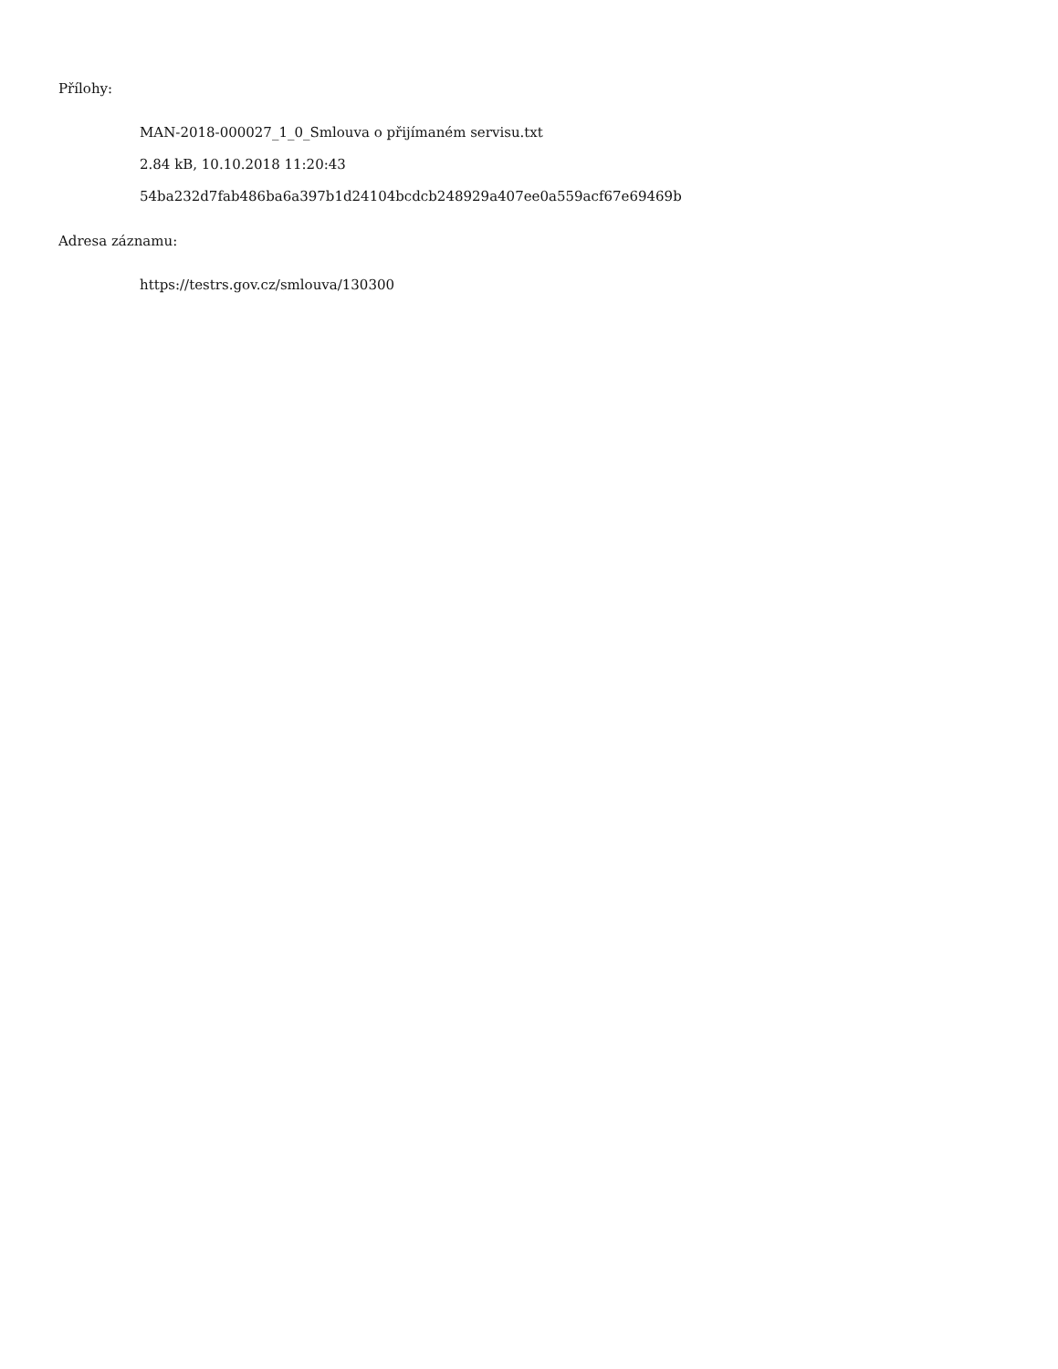Přílohy:
MAN-2018-000027_1_0_Smlouva o přijímaném servisu.txt
2.84 kB, 10.10.2018 11:20:43
54ba232d7fab486ba6a397b1d24104bcdcb248929a407ee0a559acf67e69469b
Adresa záznamu:
https://testrs.gov.cz/smlouva/130300